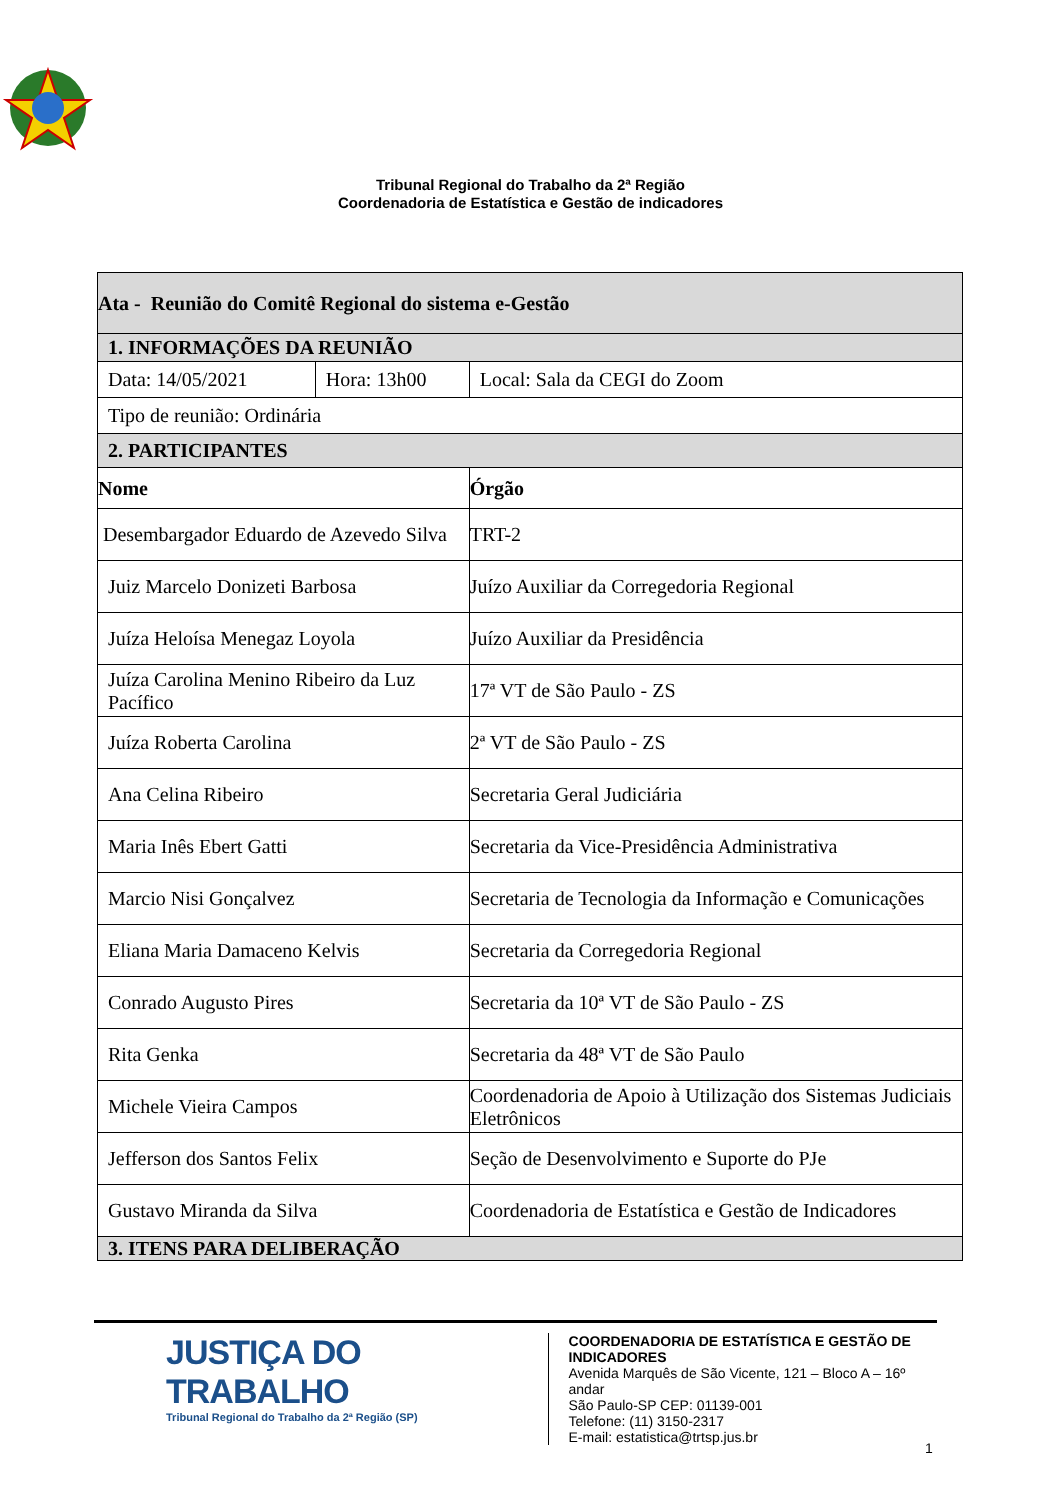Tribunal Regional do Trabalho da 2ª Região
Coordenadoria de Estatística e Gestão de indicadores
| Ata - Reunião do Comitê Regional do sistema e-Gestão | | |
| 1. INFORMAÇÕES DA REUNIÃO | | |
| Data: 14/05/2021 | Hora: 13h00 | Local: Sala da CEGI do Zoom |
| Tipo de reunião: Ordinária | | |
| 2. PARTICIPANTES | | |
| Nome | | Órgão |
| Desembargador Eduardo de Azevedo Silva | | TRT-2 |
| Juiz Marcelo Donizeti Barbosa | | Juízo Auxiliar da Corregedoria Regional |
| Juíza Heloísa Menegaz Loyola | | Juízo Auxiliar da Presidência |
| Juíza Carolina Menino Ribeiro da Luz Pacífico | | 17ª VT de São Paulo - ZS |
| Juíza Roberta Carolina | | 2ª VT de São Paulo - ZS |
| Ana Celina Ribeiro | | Secretaria Geral Judiciária |
| Maria Inês Ebert Gatti | | Secretaria da Vice-Presidência Administrativa |
| Marcio Nisi Gonçalvez | | Secretaria de Tecnologia da Informação e Comunicações |
| Eliana Maria Damaceno Kelvis | | Secretaria da Corregedoria Regional |
| Conrado Augusto Pires | | Secretaria da 10ª VT de São Paulo - ZS |
| Rita Genka | | Secretaria da 48ª VT de São Paulo |
| Michele Vieira Campos | | Coordenadoria de Apoio à Utilização dos Sistemas Judiciais Eletrônicos |
| Jefferson dos Santos Felix | | Seção de Desenvolvimento e Suporte do PJe |
| Gustavo Miranda da Silva | | Coordenadoria de Estatística e Gestão de Indicadores |
| 3. ITENS PARA DELIBERAÇÃO | | |
JUSTIÇA DO TRABALHO
Tribunal Regional do Trabalho da 2ª Região (SP)
COORDENADORIA DE ESTATÍSTICA E GESTÃO DE
INDICADORES
Avenida Marquês de São Vicente, 121 – Bloco A – 16º andar
São Paulo-SP CEP: 01139-001
Telefone: (11) 3150-2317
E-mail: estatistica@trtsp.jus.br
1